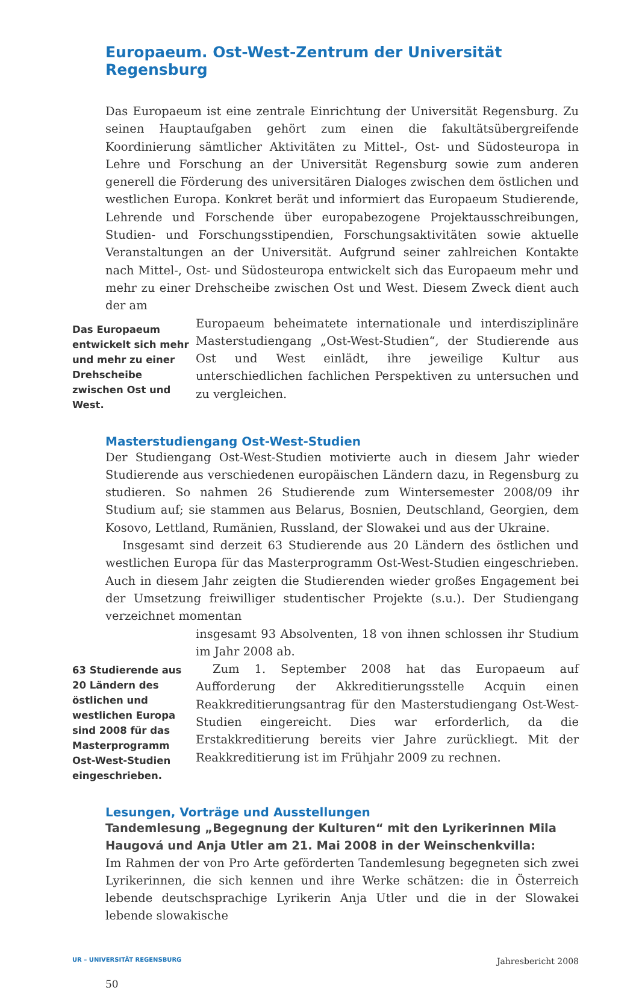Europaeum. Ost-West-Zentrum der Universität Regensburg
Das Europaeum ist eine zentrale Einrichtung der Universität Regensburg. Zu seinen Hauptaufgaben gehört zum einen die fakultätsübergreifende Koordinierung sämtlicher Aktivitäten zu Mittel-, Ost- und Südosteuropa in Lehre und Forschung an der Universität Regensburg sowie zum anderen generell die Förderung des universitären Dialoges zwischen dem östlichen und westlichen Europa. Konkret berät und informiert das Europaeum Studierende, Lehrende und Forschende über europabezogene Projektausschreibungen, Studien- und Forschungsstipendien, Forschungsaktivitäten sowie aktuelle Veranstaltungen an der Universität. Aufgrund seiner zahlreichen Kontakte nach Mittel-, Ost- und Südosteuropa entwickelt sich das Europaeum mehr und mehr zu einer Drehscheibe zwischen Ost und West. Diesem Zweck dient auch der am
Das Europaeum entwickelt sich mehr und mehr zu einer Drehscheibe zwischen Ost und West.
Europaeum beheimatete internationale und interdisziplinäre Masterstudiengang „Ost-West-Studien“, der Studierende aus Ost und West einlädt, ihre jeweilige Kultur aus unterschiedlichen fachlichen Perspektiven zu untersuchen und zu vergleichen.
Masterstudiengang Ost-West-Studien
Der Studiengang Ost-West-Studien motivierte auch in diesem Jahr wieder Studierende aus verschiedenen europäischen Ländern dazu, in Regensburg zu studieren. So nahmen 26 Studierende zum Wintersemester 2008/09 ihr Studium auf; sie stammen aus Belarus, Bosnien, Deutschland, Georgien, dem Kosovo, Lettland, Rumänien, Russland, der Slowakei und aus der Ukraine.
Insgesamt sind derzeit 63 Studierende aus 20 Ländern des östlichen und westlichen Europa für das Masterprogramm Ost-West-Studien eingeschrieben. Auch in diesem Jahr zeigten die Studierenden wieder großes Engagement bei der Umsetzung freiwilliger studentischer Projekte (s.u.). Der Studiengang verzeichnet momentan
63 Studierende aus 20 Ländern des östlichen und westlichen Europa sind 2008 für das Masterprogramm Ost-West-Studien eingeschrieben.
insgesamt 93 Absolventen, 18 von ihnen schlossen ihr Studium im Jahr 2008 ab.
Zum 1. September 2008 hat das Europaeum auf Aufforderung der Akkreditierungsstelle Acquin einen Reakkreditierungsantrag für den Masterstudiengang Ost-West-Studien eingereicht. Dies war erforderlich, da die Erstakkreditierung bereits vier Jahre zurückliegt. Mit der Reakkreditierung ist im Frühjahr 2009 zu rechnen.
Lesungen, Vorträge und Ausstellungen
Tandemlesung „Begegnung der Kulturen“ mit den Lyrikerinnen Mila Haugová und Anja Utler am 21. Mai 2008 in der Weinschenkvilla:
Im Rahmen der von Pro Arte geförderten Tandemlesung begegneten sich zwei Lyrikerinnen, die sich kennen und ihre Werke schätzen: die in Österreich lebende deutschsprachige Lyrikerin Anja Utler und die in der Slowakei lebende slowakische
UR – UNIVERSITÄT REGENSBURG Jahresbericht 2008
50